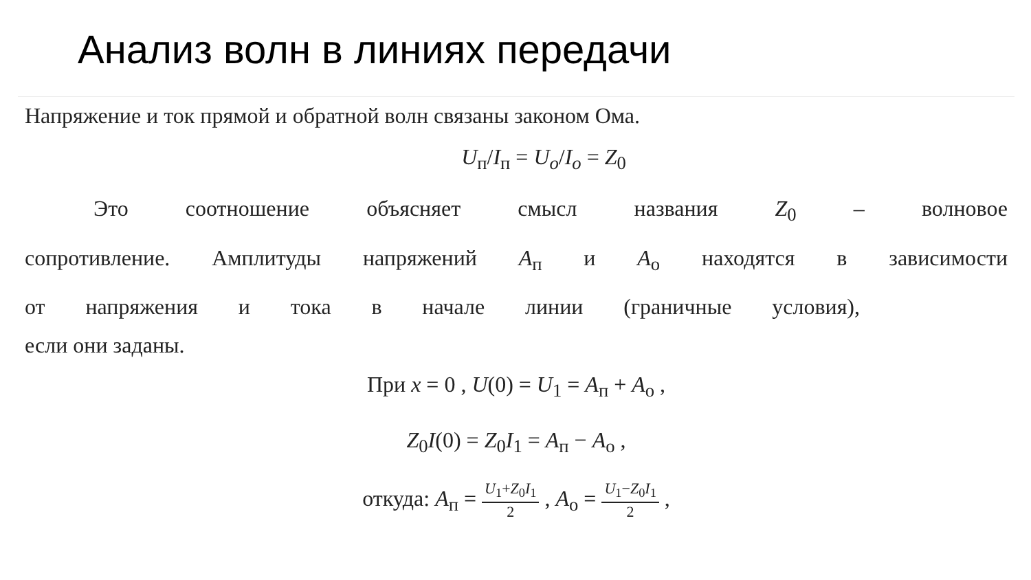Анализ волн в линиях передачи
Напряжение и ток прямой и обратной волн связаны законом Ома.
U<sub>п</sub>/I<sub>п</sub> = U<sub>o</sub>/I<sub>o</sub> = Z<sub>0</sub>
Это соотношение объясняет смысл названия Z<sub>0</sub> – волновое
сопротивление. Амплитуды напряжений A<sub>п</sub> и A<sub>о</sub> находятся в зависимости
от напряжения и тока в начале линии (граничные условия),
если они заданы.
При x = 0 , U(0) = U<sub>1</sub> = A<sub>п</sub> + A<sub>о</sub> ,
Z<sub>0</sub>I(0) = Z<sub>0</sub>I<sub>1</sub> = A<sub>п</sub> − A<sub>о</sub> ,
откуда: A<sub>п</sub> = U<sub>1</sub>+Z<sub>0</sub>I<sub>1</sub> 2 , A<sub>о</sub> = U<sub>1</sub>−Z<sub>0</sub>I<sub>1</sub> 2 ,